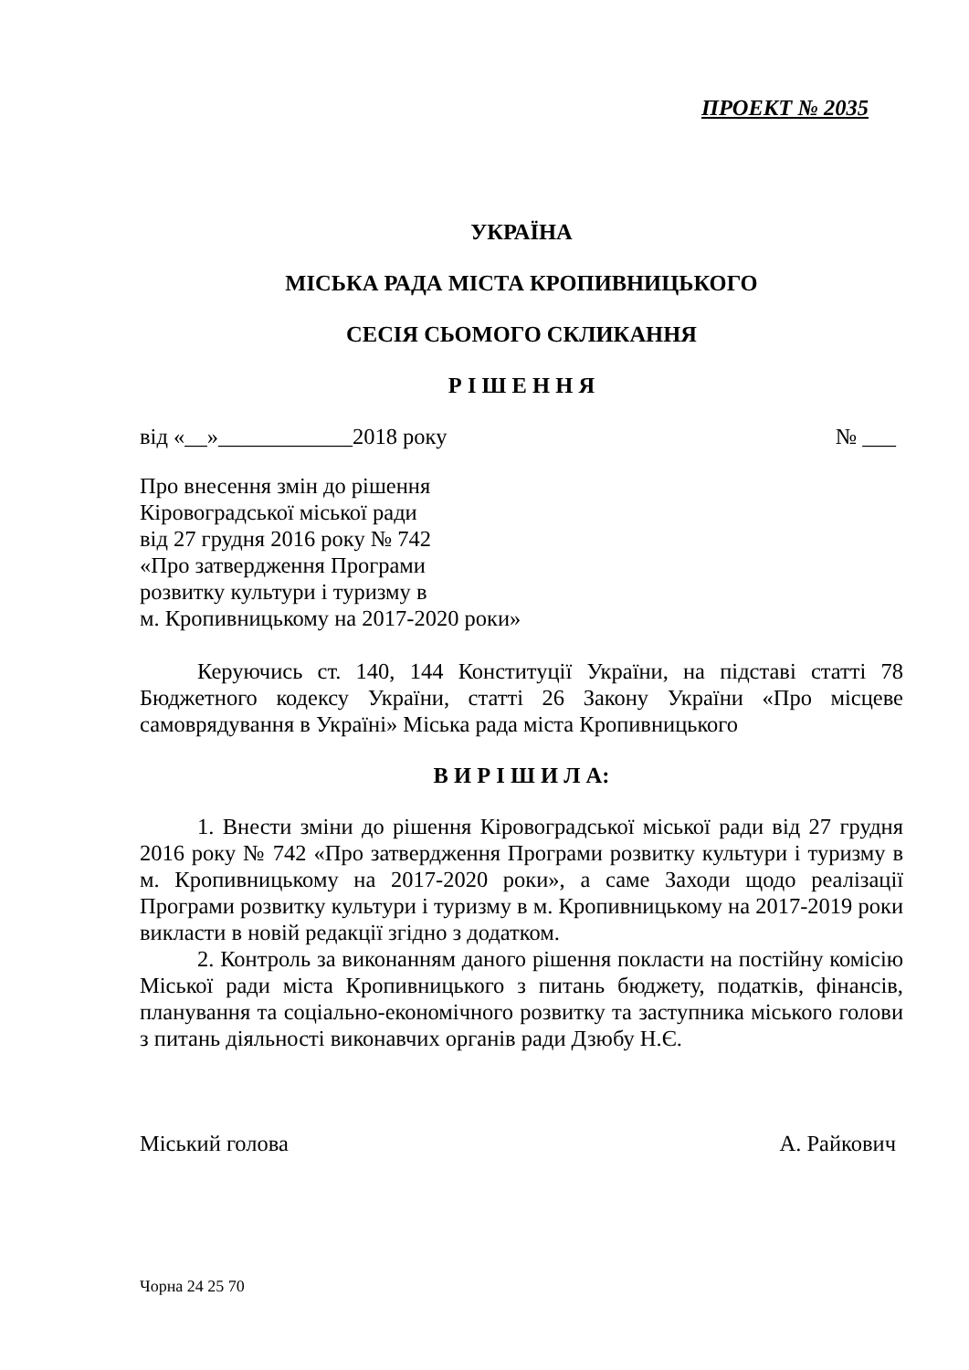ПРОЕКТ № 2035
УКРАЇНА
МІСЬКА РАДА МІСТА КРОПИВНИЦЬКОГО
СЕСІЯ СЬОМОГО СКЛИКАННЯ
Р І Ш Е Н Н Я
від «__»____________2018 року № ___
Про внесення змін до рішення
Кіровоградської міської ради
від 27 грудня 2016 року № 742
«Про затвердження Програми
розвитку культури і туризму в
м. Кропивницькому на 2017-2020 роки»
Керуючись ст. 140, 144 Конституції України, на підставі статті 78 Бюджетного кодексу України, статті 26 Закону України «Про місцеве самоврядування в Україні» Міська рада міста Кропивницького
В И Р І Ш И Л А:
1. Внести зміни до рішення Кіровоградської міської ради від 27 грудня 2016 року № 742 «Про затвердження Програми розвитку культури і туризму в м. Кропивницькому на 2017-2020 роки», а саме Заходи щодо реалізації Програми розвитку культури і туризму в м. Кропивницькому на 2017-2019 роки викласти в новій редакції згідно з додатком.
2. Контроль за виконанням даного рішення покласти на постійну комісію Міської ради міста Кропивницького з питань бюджету, податків, фінансів, планування та соціально-економічного розвитку та заступника міського голови з питань діяльності виконавчих органів ради Дзюбу Н.Є.
Міський голова А. Райкович
Чорна 24 25 70